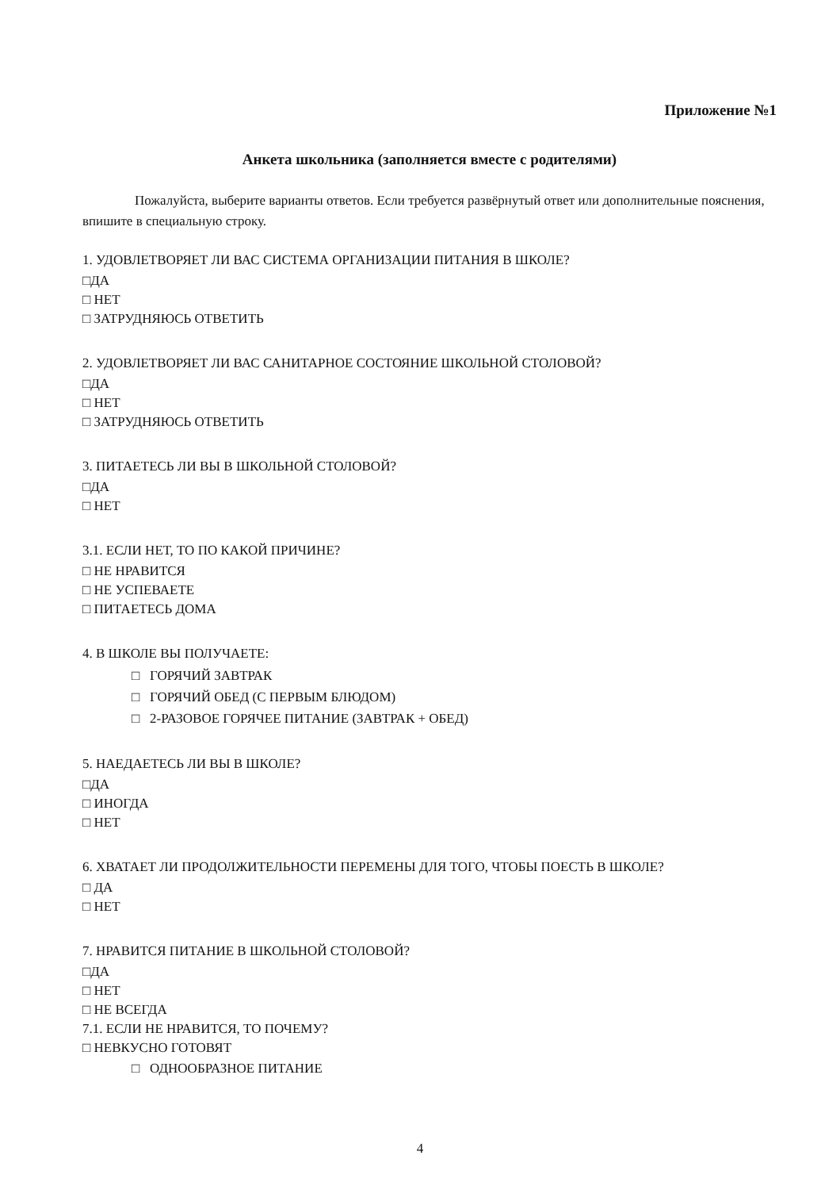Приложение №1
Анкета школьника (заполняется вместе с родителями)
Пожалуйста, выберите варианты ответов. Если требуется развёрнутый ответ или дополнительные пояснения, впишите в специальную строку.
1. УДОВЛЕТВОРЯЕТ ЛИ ВАС СИСТЕМА ОРГАНИЗАЦИИ ПИТАНИЯ В ШКОЛЕ?
□ДА
□ НЕТ
□ ЗАТРУДНЯЮСЬ ОТВЕТИТЬ
2. УДОВЛЕТВОРЯЕТ ЛИ ВАС САНИТАРНОЕ СОСТОЯНИЕ ШКОЛЬНОЙ СТОЛОВОЙ?
□ДА
□ НЕТ
□ ЗАТРУДНЯЮСЬ ОТВЕТИТЬ
3. ПИТАЕТЕСЬ ЛИ ВЫ В ШКОЛЬНОЙ СТОЛОВОЙ?
□ДА
□ НЕТ
3.1. ЕСЛИ НЕТ, ТО ПО КАКОЙ ПРИЧИНЕ?
□ НЕ НРАВИТСЯ
□ НЕ УСПЕВАЕТЕ
□ ПИТАЕТЕСЬ ДОМА
4. В ШКОЛЕ ВЫ ПОЛУЧАЕТЕ:
□ ГОРЯЧИЙ ЗАВТРАК
□ ГОРЯЧИЙ ОБЕД (С ПЕРВЫМ БЛЮДОМ)
□ 2-РАЗОВОЕ ГОРЯЧЕЕ ПИТАНИЕ (ЗАВТРАК + ОБЕД)
5. НАЕДАЕТЕСЬ ЛИ ВЫ В ШКОЛЕ?
□ДА
□ ИНОГДА
□ НЕТ
6. ХВАТАЕТ ЛИ ПРОДОЛЖИТЕЛЬНОСТИ ПЕРЕМЕНЫ ДЛЯ ТОГО, ЧТОБЫ ПОЕСТЬ В ШКОЛЕ?
□ ДА
□ НЕТ
7. НРАВИТСЯ ПИТАНИЕ В ШКОЛЬНОЙ СТОЛОВОЙ?
□ДА
□ НЕТ
□ НЕ ВСЕГДА
7.1. ЕСЛИ НЕ НРАВИТСЯ, ТО ПОЧЕМУ?
□ НЕВКУСНО ГОТОВЯТ
□ ОДНООБРАЗНОЕ ПИТАНИЕ
4